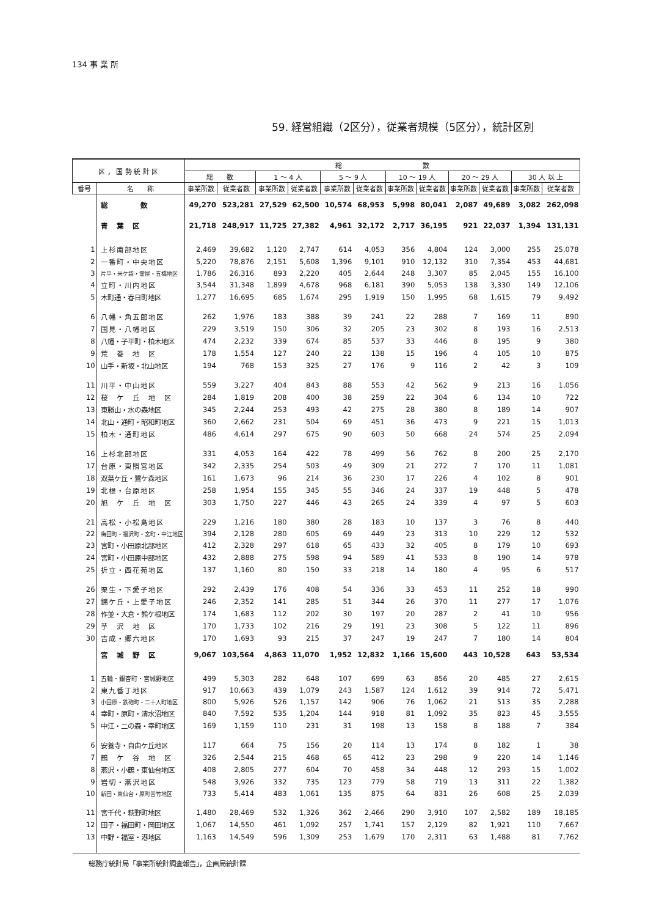134 事 業 所
59. 経営組織（2区分），従業者規模（5区分），統計区別
| 区 ， 国 勢 統 計 区 | | 総 数 | | | | | | | | | | | |
| --- | --- | --- | --- | --- | --- | --- | --- | --- | --- | --- | --- | --- | --- |
| | | 総 数 | | 1 ～ 4 人 | | 5 ～ 9 人 | | 10 ～ 19 人 | | 20 ～ 29 人 | | 30 人 以 上 | |
| 番号 | 名 称 | 事業所数 | 従業者数 | 事業所数 | 従業者数 | 事業所数 | 従業者数 | 事業所数 | 従業者数 | 事業所数 | 従業者数 | 事業所数 | 従業者数 |
| | 総 数 | 49,270 | 523,281 | 27,529 | 62,500 | 10,574 | 68,953 | 5,998 | 80,041 | 2,087 | 49,689 | 3,082 | 262,098 |
| | 青 葉 区 | 21,718 | 248,917 | 11,725 | 27,382 | 4,961 | 32,172 | 2,717 | 36,195 | 921 | 22,037 | 1,394 | 131,131 |
| 1 | 上杉南部地区 | 2,469 | 39,682 | 1,120 | 2,747 | 614 | 4,053 | 356 | 4,804 | 124 | 3,000 | 255 | 25,078 |
| 2 | 一番町・中央地区 | 5,220 | 78,876 | 2,151 | 5,608 | 1,396 | 9,101 | 910 | 12,132 | 310 | 7,354 | 453 | 44,681 |
| 3 | 片平・米ケ袋・霊屋・五橋地区 | 1,786 | 26,316 | 893 | 2,220 | 405 | 2,644 | 248 | 3,307 | 85 | 2,045 | 155 | 16,100 |
| 4 | 立町・川内地区 | 3,544 | 31,348 | 1,899 | 4,678 | 968 | 6,181 | 390 | 5,053 | 138 | 3,330 | 149 | 12,106 |
| 5 | 木町通・春日町地区 | 1,277 | 16,695 | 685 | 1,674 | 295 | 1,919 | 150 | 1,995 | 68 | 1,615 | 79 | 9,492 |
| 6 | 八幡・角五郎地区 | 262 | 1,976 | 183 | 388 | 39 | 241 | 22 | 288 | 7 | 169 | 11 | 890 |
| 7 | 国見・八幡地区 | 229 | 3,519 | 150 | 306 | 32 | 205 | 23 | 302 | 8 | 193 | 16 | 2,513 |
| 8 | 八幡・子平町・柏木地区 | 474 | 2,232 | 339 | 674 | 85 | 537 | 33 | 446 | 8 | 195 | 9 | 380 |
| 9 | 荒 巻 地 区 | 178 | 1,554 | 127 | 240 | 22 | 138 | 15 | 196 | 4 | 105 | 10 | 875 |
| 10 | 山手・新坂・北山地区 | 194 | 768 | 153 | 325 | 27 | 176 | 9 | 116 | 2 | 42 | 3 | 109 |
| 11 | 川平・中山地区 | 559 | 3,227 | 404 | 843 | 88 | 553 | 42 | 562 | 9 | 213 | 16 | 1,056 |
| 12 | 桜 ケ 丘 地 区 | 284 | 1,819 | 208 | 400 | 38 | 259 | 22 | 304 | 6 | 134 | 10 | 722 |
| 13 | 東勝山・水の森地区 | 345 | 2,244 | 253 | 493 | 42 | 275 | 28 | 380 | 8 | 189 | 14 | 907 |
| 14 | 北山・通町・昭和町地区 | 360 | 2,662 | 231 | 504 | 69 | 451 | 36 | 473 | 9 | 221 | 15 | 1,013 |
| 15 | 柏木・通町地区 | 486 | 4,614 | 297 | 675 | 90 | 603 | 50 | 668 | 24 | 574 | 25 | 2,094 |
| 16 | 上杉北部地区 | 331 | 4,053 | 164 | 422 | 78 | 499 | 56 | 762 | 8 | 200 | 25 | 2,170 |
| 17 | 台原・東照宮地区 | 342 | 2,335 | 254 | 503 | 49 | 309 | 21 | 272 | 7 | 170 | 11 | 1,081 |
| 18 | 双葉ケ丘・鷺ケ森地区 | 161 | 1,673 | 96 | 214 | 36 | 230 | 17 | 226 | 4 | 102 | 8 | 901 |
| 19 | 北根・台原地区 | 258 | 1,954 | 155 | 345 | 55 | 346 | 24 | 337 | 19 | 448 | 5 | 478 |
| 20 | 旭 ケ 丘 地 区 | 303 | 1,750 | 227 | 446 | 43 | 265 | 24 | 339 | 4 | 97 | 5 | 603 |
| 21 | 高松・小松島地区 | 229 | 1,216 | 180 | 380 | 28 | 183 | 10 | 137 | 3 | 76 | 8 | 440 |
| 22 | 梅田町・福沢町・宮町・中江地区 | 394 | 2,128 | 280 | 605 | 69 | 449 | 23 | 313 | 10 | 229 | 12 | 532 |
| 23 | 宮町・小田原北部地区 | 412 | 2,328 | 297 | 618 | 65 | 433 | 32 | 405 | 8 | 179 | 10 | 693 |
| 24 | 宮町・小田原中部地区 | 432 | 2,888 | 275 | 598 | 94 | 589 | 41 | 533 | 8 | 190 | 14 | 978 |
| 25 | 折立・西花苑地区 | 137 | 1,160 | 80 | 150 | 33 | 218 | 14 | 180 | 4 | 95 | 6 | 517 |
| 26 | 栗生・下愛子地区 | 292 | 2,439 | 176 | 408 | 54 | 336 | 33 | 453 | 11 | 252 | 18 | 990 |
| 27 | 錦ケ丘・上愛子地区 | 246 | 2,352 | 141 | 285 | 51 | 344 | 26 | 370 | 11 | 277 | 17 | 1,076 |
| 28 | 作並・大倉・熊ケ根地区 | 174 | 1,683 | 112 | 202 | 30 | 197 | 20 | 287 | 2 | 41 | 10 | 956 |
| 29 | 芋 沢 地 区 | 170 | 1,733 | 102 | 216 | 29 | 191 | 23 | 308 | 5 | 122 | 11 | 896 |
| 30 | 吉成・郷六地区 | 170 | 1,693 | 93 | 215 | 37 | 247 | 19 | 247 | 7 | 180 | 14 | 804 |
| | 宮 城 野 区 | 9,067 | 103,564 | 4,863 | 11,070 | 1,952 | 12,832 | 1,166 | 15,600 | 443 | 10,528 | 643 | 53,534 |
| 1 | 五輪・銀杏町・宮城野地区 | 499 | 5,303 | 282 | 648 | 107 | 699 | 63 | 856 | 20 | 485 | 27 | 2,615 |
| 2 | 東九番丁地区 | 917 | 10,663 | 439 | 1,079 | 243 | 1,587 | 124 | 1,612 | 39 | 914 | 72 | 5,471 |
| 3 | 小田原・鉄砲町・二十人町地区 | 800 | 5,926 | 526 | 1,157 | 142 | 906 | 76 | 1,062 | 21 | 513 | 35 | 2,288 |
| 4 | 幸町・原町・清水沼地区 | 840 | 7,592 | 535 | 1,204 | 144 | 918 | 81 | 1,092 | 35 | 823 | 45 | 3,555 |
| 5 | 中江・二の森・幸町地区 | 169 | 1,159 | 110 | 231 | 31 | 198 | 13 | 158 | 8 | 188 | 7 | 384 |
| 6 | 安養寺・自由ケ丘地区 | 117 | 664 | 75 | 156 | 20 | 114 | 13 | 174 | 8 | 182 | 1 | 38 |
| 7 | 鶴 ケ 谷 地 区 | 326 | 2,544 | 215 | 468 | 65 | 412 | 23 | 298 | 9 | 220 | 14 | 1,146 |
| 8 | 燕沢・小鶴・東仙台地区 | 408 | 2,805 | 277 | 604 | 70 | 458 | 34 | 448 | 12 | 293 | 15 | 1,002 |
| 9 | 岩切・燕沢地区 | 548 | 3,926 | 332 | 735 | 123 | 779 | 58 | 719 | 13 | 311 | 22 | 1,382 |
| 10 | 新田・東仙台・原町苦竹地区 | 733 | 5,414 | 483 | 1,061 | 135 | 875 | 64 | 831 | 26 | 608 | 25 | 2,039 |
| 11 | 宮千代・萩野町地区 | 1,480 | 28,469 | 532 | 1,326 | 362 | 2,466 | 290 | 3,910 | 107 | 2,582 | 189 | 18,185 |
| 12 | 田子・福田町・岡田地区 | 1,067 | 14,550 | 461 | 1,092 | 257 | 1,741 | 157 | 2,129 | 82 | 1,921 | 110 | 7,667 |
| 13 | 中野・福室・港地区 | 1,163 | 14,549 | 596 | 1,309 | 253 | 1,679 | 170 | 2,311 | 63 | 1,488 | 81 | 7,762 |
総務庁統計局「事業所統計調査報告」，企画局統計課